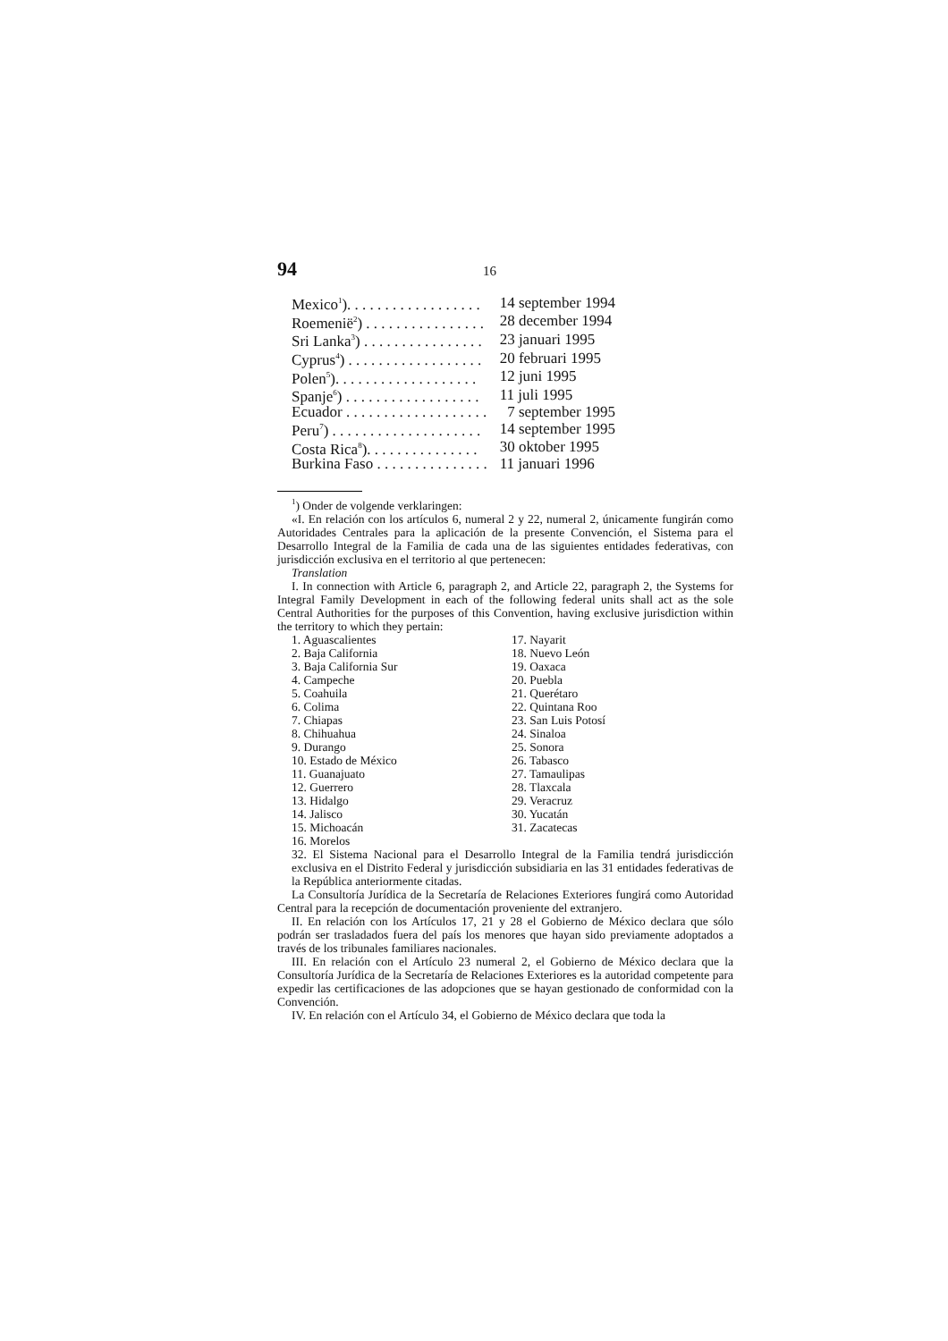94 16
| Mexico<sup>1</sup>). . . . . . . . . . . . . . . . . . | 14 september 1994 |
| Roemenië<sup>2</sup>) . . . . . . . . . . . . . . . . | 28 december 1994 |
| Sri Lanka<sup>3</sup>) . . . . . . . . . . . . . . . . | 23 januari 1995 |
| Cyprus<sup>4</sup>) . . . . . . . . . . . . . . . . . . | 20 februari 1995 |
| Polen<sup>5</sup>). . . . . . . . . . . . . . . . . . . | 12 juni 1995 |
| Spanje<sup>6</sup>) . . . . . . . . . . . . . . . . . . | 11 juli 1995 |
| Ecuador . . . . . . . . . . . . . . . . . . . | 7 september 1995 |
| Peru<sup>7</sup>) . . . . . . . . . . . . . . . . . . . . | 14 september 1995 |
| Costa Rica<sup>8</sup>). . . . . . . . . . . . . . . | 30 oktober 1995 |
| Burkina Faso . . . . . . . . . . . . . . . | 11 januari 1996 |
<sup>1</sup>) Onder de volgende verklaringen:
«I. En relación con los artículos 6, numeral 2 y 22, numeral 2, únicamente fungirán como Autoridades Centrales para la aplicación de la presente Convención, el Sistema para el Desarrollo Integral de la Familia de cada una de las siguientes entidades federativas, con jurisdicción exclusiva en el territorio al que pertenecen:
Translation
I. In connection with Article 6, paragraph 2, and Article 22, paragraph 2, the Systems for Integral Family Development in each of the following federal units shall act as the sole Central Authorities for the purposes of this Convention, having exclusive jurisdiction within the territory to which they pertain:
| 1. Aguascalientes | 17. Nayarit |
| 2. Baja California | 18. Nuevo León |
| 3. Baja California Sur | 19. Oaxaca |
| 4. Campeche | 20. Puebla |
| 5. Coahuila | 21. Querétaro |
| 6. Colima | 22. Quintana Roo |
| 7. Chiapas | 23. San Luis Potosí |
| 8. Chihuahua | 24. Sinaloa |
| 9. Durango | 25. Sonora |
| 10. Estado de México | 26. Tabasco |
| 11. Guanajuato | 27. Tamaulipas |
| 12. Guerrero | 28. Tlaxcala |
| 13. Hidalgo | 29. Veracruz |
| 14. Jalisco | 30. Yucatán |
| 15. Michoacán | 31. Zacatecas |
| 16. Morelos | |
32. El Sistema Nacional para el Desarrollo Integral de la Familia tendrá jurisdicción exclusiva en el Distrito Federal y jurisdicción subsidiaria en las 31 entidades federativas de la República anteriormente citadas.
La Consultoría Jurídica de la Secretaría de Relaciones Exteriores fungirá como Autoridad Central para la recepción de documentación proveniente del extranjero.
II. En relación con los Artículos 17, 21 y 28 el Gobierno de México declara que sólo podrán ser trasladados fuera del país los menores que hayan sido previamente adoptados a través de los tribunales familiares nacionales.
III. En relación con el Artículo 23 numeral 2, el Gobierno de México declara que la Consultoría Jurídica de la Secretaría de Relaciones Exteriores es la autoridad competente para expedir las certificaciones de las adopciones que se hayan gestionado de conformidad con la Convención.
IV. En relación con el Artículo 34, el Gobierno de México declara que toda la